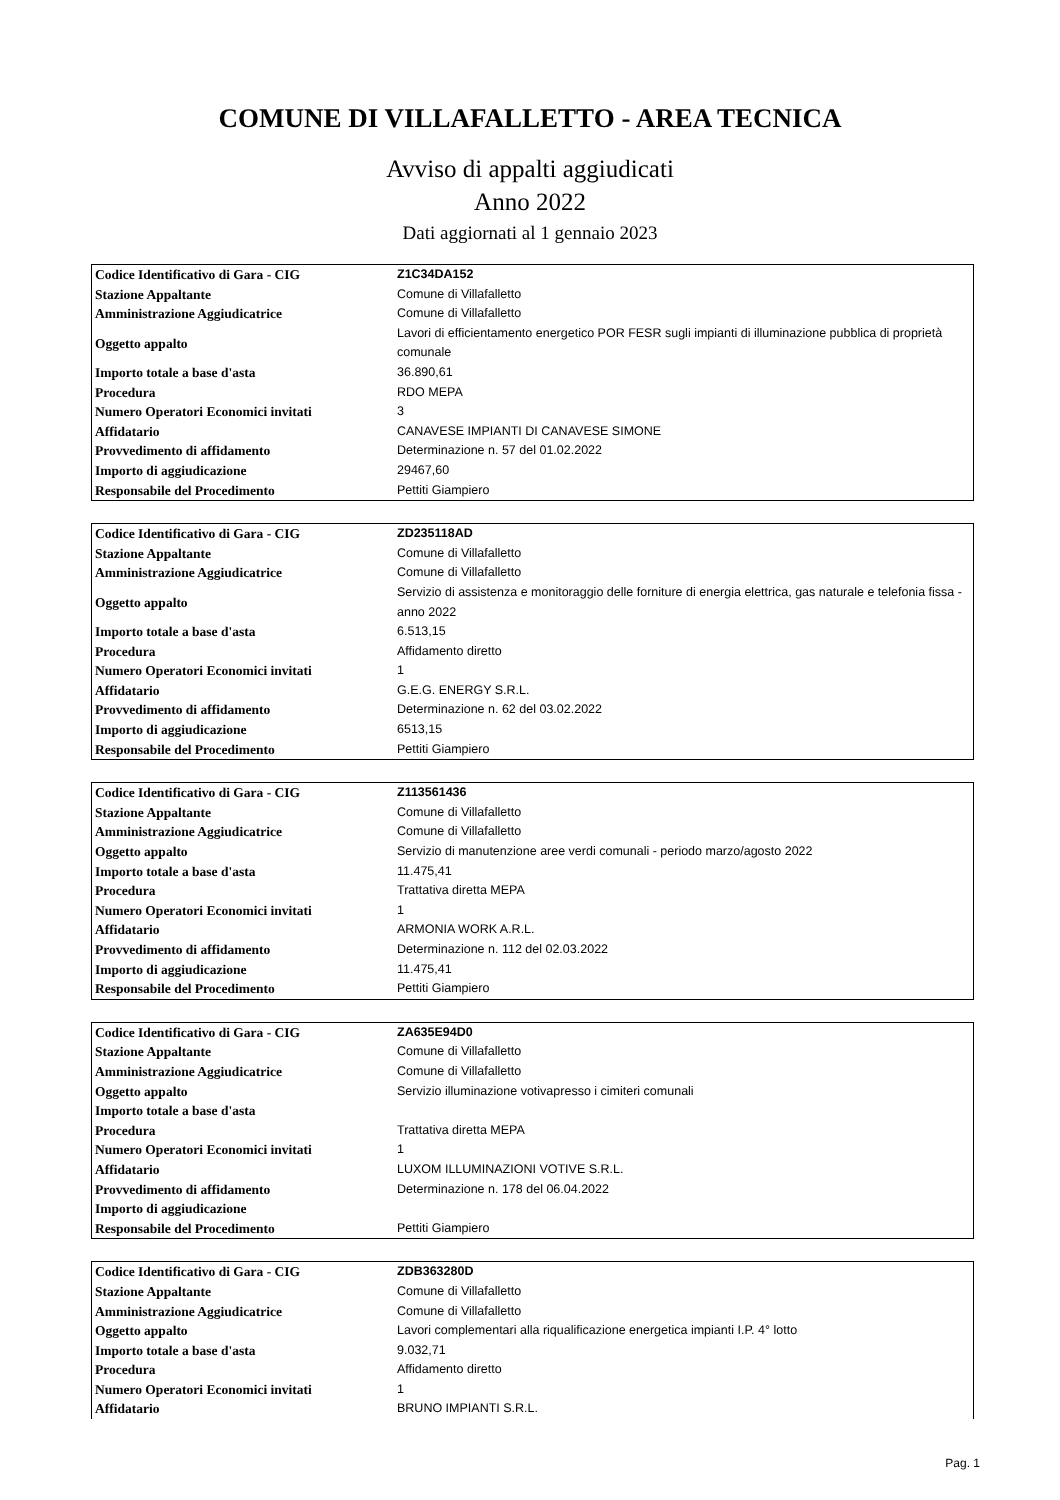COMUNE DI VILLAFALLETTO - AREA TECNICA
Avviso di appalti aggiudicati
Anno 2022
Dati aggiornati al 1 gennaio 2023
| Codice Identificativo di Gara - CIG | Z1C34DA152 |
| Stazione Appaltante | Comune di Villafalletto |
| Amministrazione Aggiudicatrice | Comune di Villafalletto |
| Oggetto appalto | Lavori di efficientamento energetico POR FESR sugli impianti di illuminazione pubblica di proprietà comunale |
| Importo totale a base d'asta | 36.890,61 |
| Procedura | RDO MEPA |
| Numero Operatori Economici invitati | 3 |
| Affidatario | CANAVESE IMPIANTI DI CANAVESE SIMONE |
| Provvedimento di affidamento | Determinazione n. 57 del 01.02.2022 |
| Importo di aggiudicazione | 29467,60 |
| Responsabile del Procedimento | Pettiti Giampiero |
| Codice Identificativo di Gara - CIG | ZD235118AD |
| Stazione Appaltante | Comune di Villafalletto |
| Amministrazione Aggiudicatrice | Comune di Villafalletto |
| Oggetto appalto | Servizio di assistenza e monitoraggio delle forniture di energia elettrica, gas naturale e telefonia fissa - anno 2022 |
| Importo totale a base d'asta | 6.513,15 |
| Procedura | Affidamento diretto |
| Numero Operatori Economici invitati | 1 |
| Affidatario | G.E.G. ENERGY S.R.L. |
| Provvedimento di affidamento | Determinazione n. 62 del 03.02.2022 |
| Importo di aggiudicazione | 6513,15 |
| Responsabile del Procedimento | Pettiti Giampiero |
| Codice Identificativo di Gara - CIG | Z113561436 |
| Stazione Appaltante | Comune di Villafalletto |
| Amministrazione Aggiudicatrice | Comune di Villafalletto |
| Oggetto appalto | Servizio di manutenzione aree verdi comunali - periodo marzo/agosto 2022 |
| Importo totale a base d'asta | 11.475,41 |
| Procedura | Trattativa diretta MEPA |
| Numero Operatori Economici invitati | 1 |
| Affidatario | ARMONIA WORK A.R.L. |
| Provvedimento di affidamento | Determinazione n. 112 del 02.03.2022 |
| Importo di aggiudicazione | 11.475,41 |
| Responsabile del Procedimento | Pettiti Giampiero |
| Codice Identificativo di Gara - CIG | ZA635E94D0 |
| Stazione Appaltante | Comune di Villafalletto |
| Amministrazione Aggiudicatrice | Comune di Villafalletto |
| Oggetto appalto | Servizio illuminazione votivapresso i cimiteri comunali |
| Importo totale a base d'asta | |
| Procedura | Trattativa diretta MEPA |
| Numero Operatori Economici invitati | 1 |
| Affidatario | LUXOM ILLUMINAZIONI VOTIVE S.R.L. |
| Provvedimento di affidamento | Determinazione n. 178 del 06.04.2022 |
| Importo di aggiudicazione | |
| Responsabile del Procedimento | Pettiti Giampiero |
| Codice Identificativo di Gara - CIG | ZDB363280D |
| Stazione Appaltante | Comune di Villafalletto |
| Amministrazione Aggiudicatrice | Comune di Villafalletto |
| Oggetto appalto | Lavori complementari alla riqualificazione energetica impianti I.P. 4° lotto |
| Importo totale a base d'asta | 9.032,71 |
| Procedura | Affidamento diretto |
| Numero Operatori Economici invitati | 1 |
| Affidatario | BRUNO IMPIANTI S.R.L. |
Pag. 1